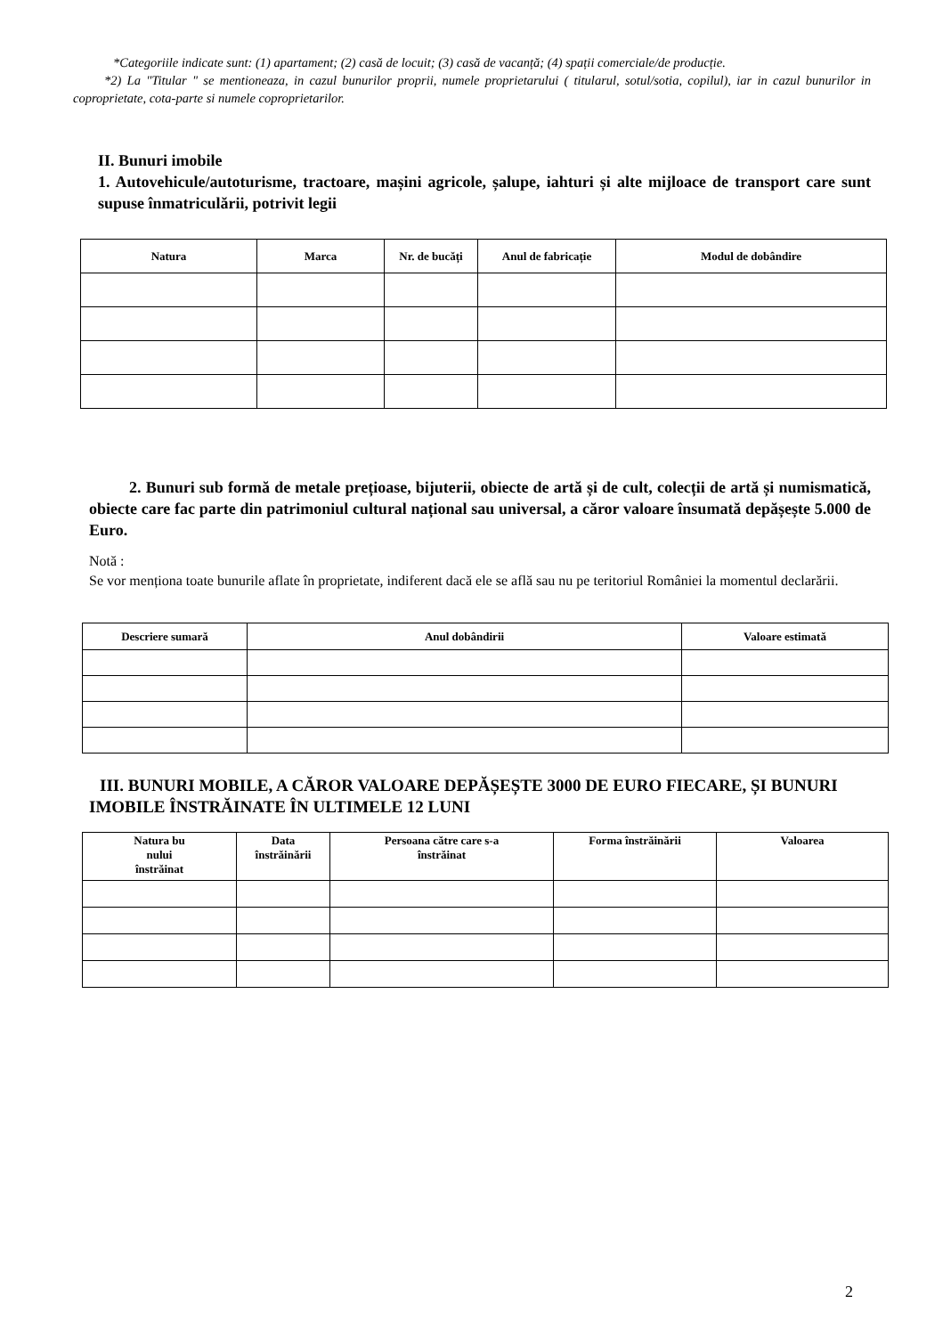*Categoriile indicate sunt: (1) apartament; (2) casă de locuit; (3) casă de vacanță; (4) spații comerciale/de producție.
*2) La "Titular " se mentioneaza, in cazul bunurilor proprii, numele proprietarului ( titularul, sotul/sotia, copilul), iar in cazul bunurilor in coproprietate, cota-parte si numele coproprietarilor.
II. Bunuri imobile
1. Autovehicule/autoturisme, tractoare, mașini agricole, șalupe, iahturi și alte mijloace de transport care sunt supuse înmatriculării, potrivit legii
| Natura | Marca | Nr. de bucăți | Anul de fabricație | Modul de dobândire |
| --- | --- | --- | --- | --- |
2. Bunuri sub formă de metale prețioase, bijuterii, obiecte de artă și de cult, colecții de artă și numismatică, obiecte care fac parte din patrimoniul cultural național sau universal, a căror valoare însumată depășește 5.000 de Euro.
Notă :
Se vor menționa toate bunurile aflate în proprietate, indiferent dacă ele se află sau nu pe teritoriul României la momentul declarării.
| Descriere sumară | Anul dobândirii | Valoare estimată |
| --- | --- | --- |
III. BUNURI MOBILE, A CĂROR VALOARE DEPĂȘEȘTE 3000 DE EURO FIECARE, ȘI BUNURI IMOBILE ÎNSTRĂINATE ÎN ULTIMELE 12 LUNI
| Natura bu nului înstrăinat | Data înstrăinării | Persoana către care s-a înstrăinat | Forma înstrăinării | Valoarea |
| --- | --- | --- | --- | --- |
2